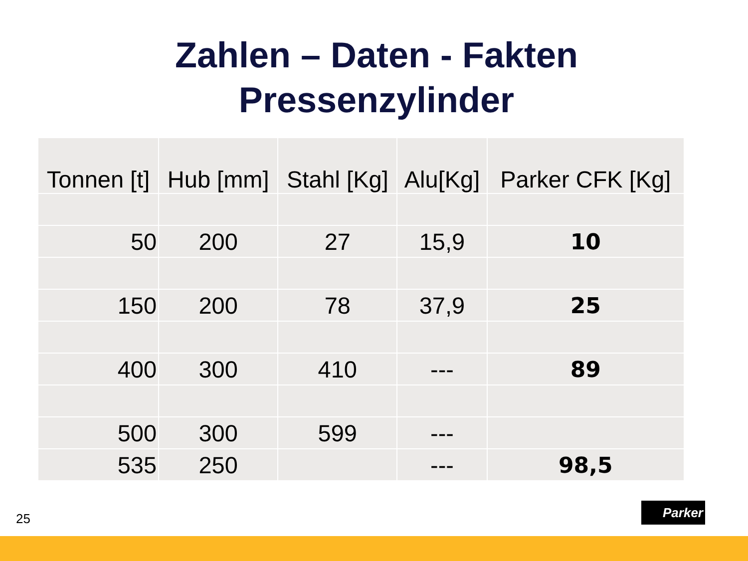Zahlen – Daten - Fakten
Pressenzylinder
| Tonnen [t] | Hub [mm] | Stahl [Kg] | Alu[Kg] | Parker CFK [Kg] |
| --- | --- | --- | --- | --- |
| 50 | 200 | 27 | 15,9 | 10 |
| 150 | 200 | 78 | 37,9 | 25 |
| 400 | 300 | 410 | --- | 89 |
| 500 | 300 | 599 | --- | |
| 535 | 250 | | --- | 98,5 |
25
Parker